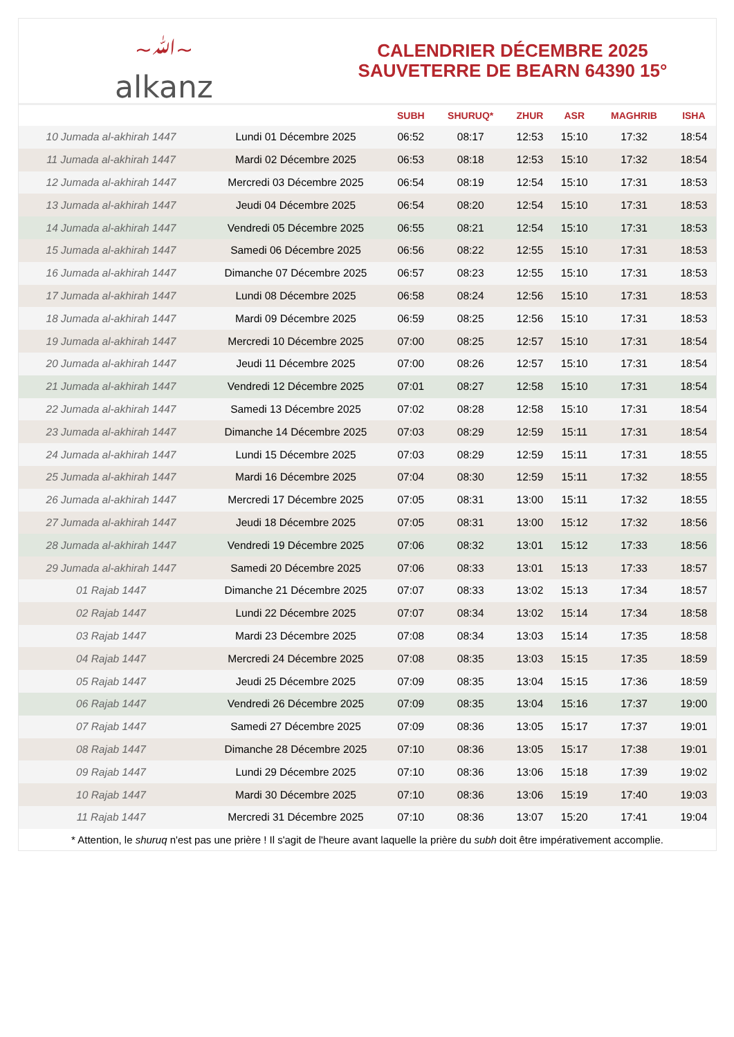~ﷲ~
alkanz
CALENDRIER DÉCEMBRE 2025
SAUVETERRE DE BEARN 64390 15°
| | | SUBH | SHURUQ* | ZHUR | ASR | MAGHRIB | ISHA |
| --- | --- | --- | --- | --- | --- | --- | --- |
| 10 Jumada al-akhirah 1447 | Lundi 01 Décembre 2025 | 06:52 | 08:17 | 12:53 | 15:10 | 17:32 | 18:54 |
| 11 Jumada al-akhirah 1447 | Mardi 02 Décembre 2025 | 06:53 | 08:18 | 12:53 | 15:10 | 17:32 | 18:54 |
| 12 Jumada al-akhirah 1447 | Mercredi 03 Décembre 2025 | 06:54 | 08:19 | 12:54 | 15:10 | 17:31 | 18:53 |
| 13 Jumada al-akhirah 1447 | Jeudi 04 Décembre 2025 | 06:54 | 08:20 | 12:54 | 15:10 | 17:31 | 18:53 |
| 14 Jumada al-akhirah 1447 | Vendredi 05 Décembre 2025 | 06:55 | 08:21 | 12:54 | 15:10 | 17:31 | 18:53 |
| 15 Jumada al-akhirah 1447 | Samedi 06 Décembre 2025 | 06:56 | 08:22 | 12:55 | 15:10 | 17:31 | 18:53 |
| 16 Jumada al-akhirah 1447 | Dimanche 07 Décembre 2025 | 06:57 | 08:23 | 12:55 | 15:10 | 17:31 | 18:53 |
| 17 Jumada al-akhirah 1447 | Lundi 08 Décembre 2025 | 06:58 | 08:24 | 12:56 | 15:10 | 17:31 | 18:53 |
| 18 Jumada al-akhirah 1447 | Mardi 09 Décembre 2025 | 06:59 | 08:25 | 12:56 | 15:10 | 17:31 | 18:53 |
| 19 Jumada al-akhirah 1447 | Mercredi 10 Décembre 2025 | 07:00 | 08:25 | 12:57 | 15:10 | 17:31 | 18:54 |
| 20 Jumada al-akhirah 1447 | Jeudi 11 Décembre 2025 | 07:00 | 08:26 | 12:57 | 15:10 | 17:31 | 18:54 |
| 21 Jumada al-akhirah 1447 | Vendredi 12 Décembre 2025 | 07:01 | 08:27 | 12:58 | 15:10 | 17:31 | 18:54 |
| 22 Jumada al-akhirah 1447 | Samedi 13 Décembre 2025 | 07:02 | 08:28 | 12:58 | 15:10 | 17:31 | 18:54 |
| 23 Jumada al-akhirah 1447 | Dimanche 14 Décembre 2025 | 07:03 | 08:29 | 12:59 | 15:11 | 17:31 | 18:54 |
| 24 Jumada al-akhirah 1447 | Lundi 15 Décembre 2025 | 07:03 | 08:29 | 12:59 | 15:11 | 17:31 | 18:55 |
| 25 Jumada al-akhirah 1447 | Mardi 16 Décembre 2025 | 07:04 | 08:30 | 12:59 | 15:11 | 17:32 | 18:55 |
| 26 Jumada al-akhirah 1447 | Mercredi 17 Décembre 2025 | 07:05 | 08:31 | 13:00 | 15:11 | 17:32 | 18:55 |
| 27 Jumada al-akhirah 1447 | Jeudi 18 Décembre 2025 | 07:05 | 08:31 | 13:00 | 15:12 | 17:32 | 18:56 |
| 28 Jumada al-akhirah 1447 | Vendredi 19 Décembre 2025 | 07:06 | 08:32 | 13:01 | 15:12 | 17:33 | 18:56 |
| 29 Jumada al-akhirah 1447 | Samedi 20 Décembre 2025 | 07:06 | 08:33 | 13:01 | 15:13 | 17:33 | 18:57 |
| 01 Rajab 1447 | Dimanche 21 Décembre 2025 | 07:07 | 08:33 | 13:02 | 15:13 | 17:34 | 18:57 |
| 02 Rajab 1447 | Lundi 22 Décembre 2025 | 07:07 | 08:34 | 13:02 | 15:14 | 17:34 | 18:58 |
| 03 Rajab 1447 | Mardi 23 Décembre 2025 | 07:08 | 08:34 | 13:03 | 15:14 | 17:35 | 18:58 |
| 04 Rajab 1447 | Mercredi 24 Décembre 2025 | 07:08 | 08:35 | 13:03 | 15:15 | 17:35 | 18:59 |
| 05 Rajab 1447 | Jeudi 25 Décembre 2025 | 07:09 | 08:35 | 13:04 | 15:15 | 17:36 | 18:59 |
| 06 Rajab 1447 | Vendredi 26 Décembre 2025 | 07:09 | 08:35 | 13:04 | 15:16 | 17:37 | 19:00 |
| 07 Rajab 1447 | Samedi 27 Décembre 2025 | 07:09 | 08:36 | 13:05 | 15:17 | 17:37 | 19:01 |
| 08 Rajab 1447 | Dimanche 28 Décembre 2025 | 07:10 | 08:36 | 13:05 | 15:17 | 17:38 | 19:01 |
| 09 Rajab 1447 | Lundi 29 Décembre 2025 | 07:10 | 08:36 | 13:06 | 15:18 | 17:39 | 19:02 |
| 10 Rajab 1447 | Mardi 30 Décembre 2025 | 07:10 | 08:36 | 13:06 | 15:19 | 17:40 | 19:03 |
| 11 Rajab 1447 | Mercredi 31 Décembre 2025 | 07:10 | 08:36 | 13:07 | 15:20 | 17:41 | 19:04 |
* Attention, le shuruq n'est pas une prière ! Il s'agit de l'heure avant laquelle la prière du subh doit être impérativement accomplie.